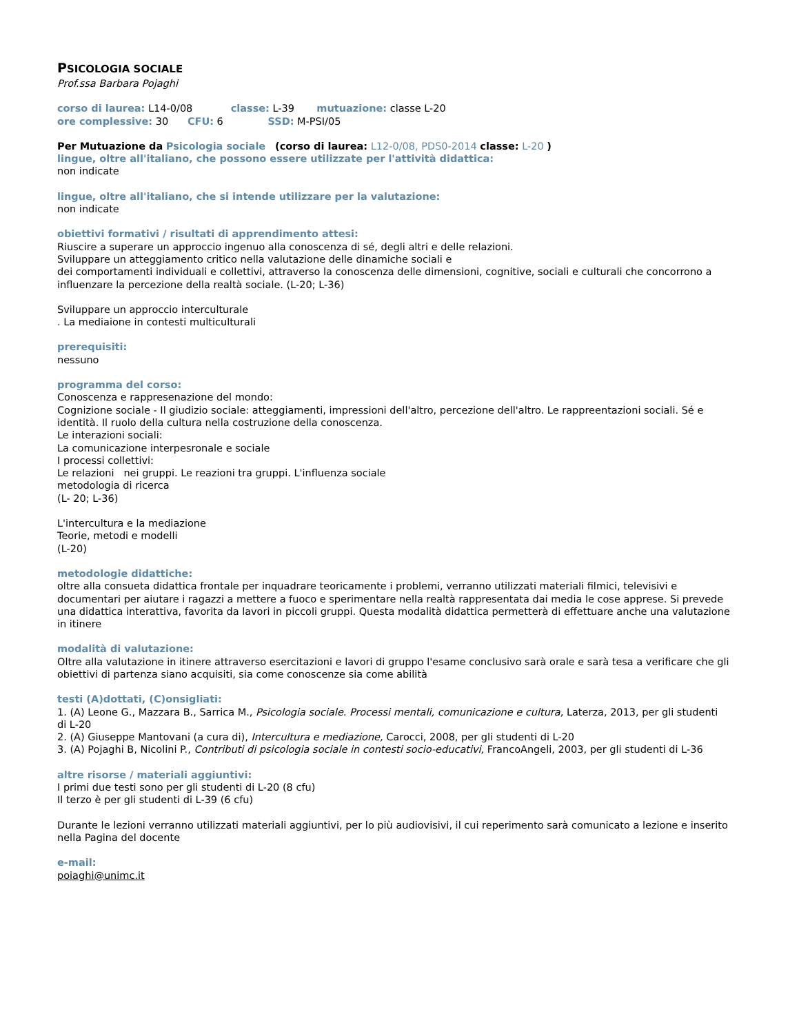PSICOLOGIA SOCIALE
Prof.ssa Barbara Pojaghi
corso di laurea: L14-0/08 classe: L-39 mutuazione: classe L-20
ore complessive: 30 CFU: 6 SSD: M-PSI/05
Per Mutuazione da Psicologia sociale (corso di laurea: L12-0/08, PDS0-2014 classe: L-20 )
lingue, oltre all'italiano, che possono essere utilizzate per l'attività didattica:
non indicate
lingue, oltre all'italiano, che si intende utilizzare per la valutazione:
non indicate
obiettivi formativi / risultati di apprendimento attesi:
Riuscire a superare un approccio ingenuo alla conoscenza di sé, degli altri e delle relazioni.
Sviluppare un atteggiamento critico nella valutazione delle dinamiche sociali e
dei comportamenti individuali e collettivi, attraverso la conoscenza delle dimensioni, cognitive, sociali e culturali che concorrono a influenzare la percezione della realtà sociale. (L-20; L-36)
Sviluppare un approccio interculturale
. La mediaione in contesti multiculturali
prerequisiti:
nessuno
programma del corso:
Conoscenza e rappresenazione del mondo:
Cognizione sociale - Il giudizio sociale: atteggiamenti, impressioni dell'altro, percezione dell'altro. Le rappreentazioni sociali. Sé e identità. Il ruolo della cultura nella costruzione della conoscenza.
Le interazioni sociali:
La comunicazione interpesronale e sociale
I processi collettivi:
Le relazioni nei gruppi. Le reazioni tra gruppi. L'influenza sociale
metodologia di ricerca
(L- 20; L-36)
L'intercultura e la mediazione
Teorie, metodi e modelli
(L-20)
metodologie didattiche:
oltre alla consueta didattica frontale per inquadrare teoricamente i problemi, verranno utilizzati materiali filmici, televisivi e documentari per aiutare i ragazzi a mettere a fuoco e sperimentare nella realtà rappresentata dai media le cose apprese. Si prevede una didattica interattiva, favorita da lavori in piccoli gruppi. Questa modalità didattica permetterà di effettuare anche una valutazione in itinere
modalità di valutazione:
Oltre alla valutazione in itinere attraverso esercitazioni e lavori di gruppo l'esame conclusivo sarà orale e sarà tesa a verificare che gli obiettivi di partenza siano acquisiti, sia come conoscenze sia come abilità
testi (A)dottati, (C)onsigliati:
1. (A) Leone G., Mazzara B., Sarrica M., Psicologia sociale. Processi mentali, comunicazione e cultura, Laterza, 2013, per gli studenti di L-20
2. (A) Giuseppe Mantovani (a cura di), Intercultura e mediazione, Carocci, 2008, per gli studenti di L-20
3. (A) Pojaghi B, Nicolini P., Contributi di psicologia sociale in contesti socio-educativi, FrancoAngeli, 2003, per gli studenti di L-36
altre risorse / materiali aggiuntivi:
I primi due testi sono per gli studenti di L-20 (8 cfu)
Il terzo è per gli studenti di L-39 (6 cfu)
Durante le lezioni verranno utilizzati materiali aggiuntivi, per lo più audiovisivi, il cui reperimento sarà comunicato a lezione e inserito nella Pagina del docente
e-mail:
poiaghi@unimc.it